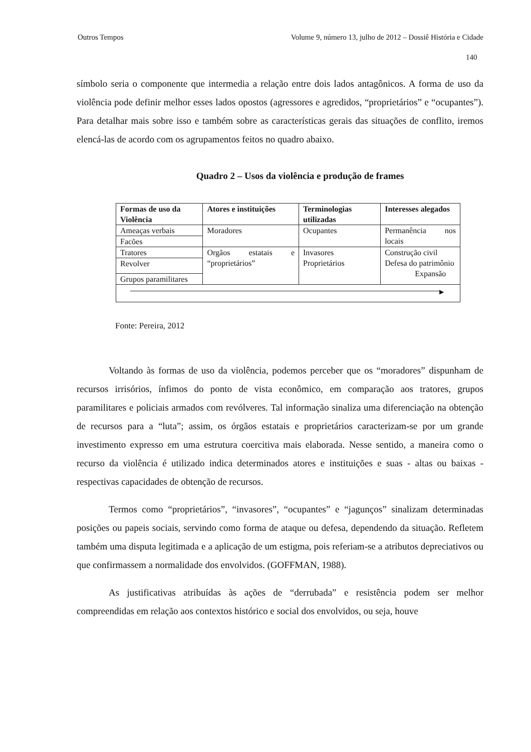Outros Tempos Volume 9, número 13, julho de 2012 – Dossiê História e Cidade
140
símbolo seria o componente que intermedia a relação entre dois lados antagônicos. A forma de uso da violência pode definir melhor esses lados opostos (agressores e agredidos, “proprietários” e “ocupantes”). Para detalhar mais sobre isso e também sobre as características gerais das situações de conflito, iremos elencá-las de acordo com os agrupamentos feitos no quadro abaixo.
Quadro 2 – Usos da violência e produção de frames
| Formas de uso da Violência | Atores e instituições | Terminologias utilizadas | Interesses alegados |
| --- | --- | --- | --- |
| Ameaças verbais | Moradores | Ocupantes | Permanência nos locais |
| Facões | | | |
| Tratores | Orgãos estatais e “proprietários” | Invasores Proprietários | Construção civil Defesa do patrimônio Expansão |
| Revolver | | | |
| Grupos paramilitares | | | |
| ▶ | | | |
Fonte: Pereira, 2012
Voltando às formas de uso da violência, podemos perceber que os “moradores” dispunham de recursos irrisórios, ínfimos do ponto de vista econômico, em comparação aos tratores, grupos paramilitares e policiais armados com revólveres. Tal informação sinaliza uma diferenciação na obtenção de recursos para a “luta”; assim, os órgãos estatais e proprietários caracterizam-se por um grande investimento expresso em uma estrutura coercitiva mais elaborada. Nesse sentido, a maneira como o recurso da violência é utilizado indica determinados atores e instituições e suas - altas ou baixas - respectivas capacidades de obtenção de recursos.
Termos como “proprietários”, “invasores”, “ocupantes” e “jagunços” sinalizam determinadas posições ou papeis sociais, servindo como forma de ataque ou defesa, dependendo da situação. Refletem também uma disputa legitimada e a aplicação de um estigma, pois referiam-se a atributos depreciativos ou que confirmassem a normalidade dos envolvidos. (GOFFMAN, 1988).
As justificativas atribuídas às ações de “derrubada” e resistência podem ser melhor compreendidas em relação aos contextos histórico e social dos envolvidos, ou seja, houve